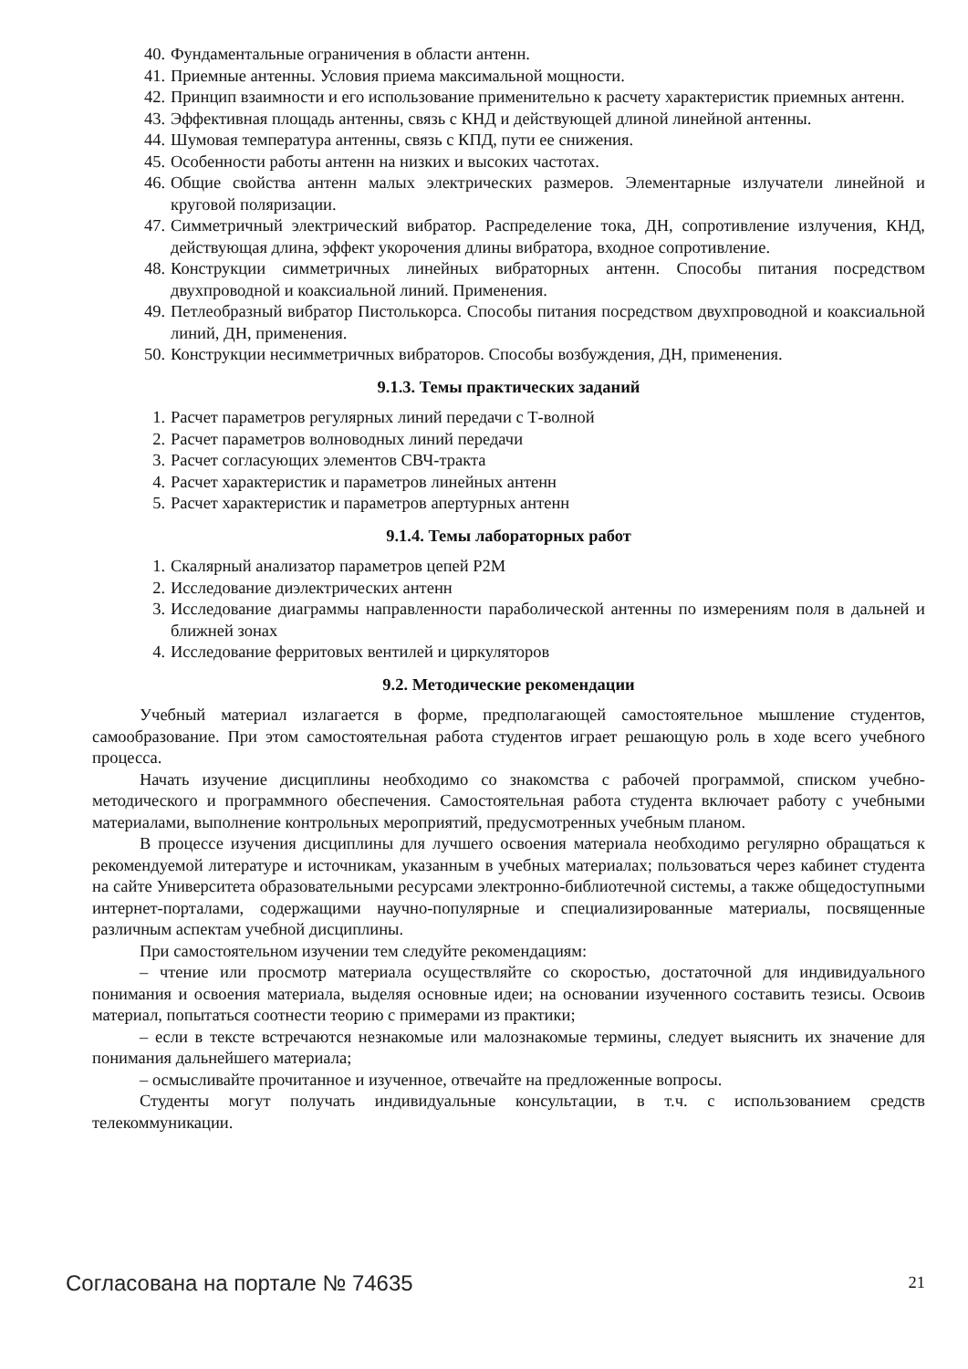40. Фундаментальные ограничения в области антенн.
41. Приемные антенны. Условия приема максимальной мощности.
42. Принцип взаимности и его использование применительно к расчету характеристик приемных антенн.
43. Эффективная площадь антенны, связь с КНД и действующей длиной линейной антенны.
44. Шумовая температура антенны, связь с КПД, пути ее снижения.
45. Особенности работы антенн на низких и высоких частотах.
46. Общие свойства антенн малых электрических размеров. Элементарные излучатели линейной и круговой поляризации.
47. Симметричный электрический вибратор. Распределение тока, ДН, сопротивление излучения, КНД, действующая длина, эффект укорочения длины вибратора, входное сопротивление.
48. Конструкции симметричных линейных вибраторных антенн. Способы питания посредством двухпроводной и коаксиальной линий. Применения.
49. Петлеобразный вибратор Пистолькорса. Способы питания посредством двухпроводной и коаксиальной линий, ДН, применения.
50. Конструкции несимметричных вибраторов. Способы возбуждения, ДН, применения.
9.1.3. Темы практических заданий
1. Расчет параметров регулярных линий передачи с Т-волной
2. Расчет параметров волноводных линий передачи
3. Расчет согласующих элементов СВЧ-тракта
4. Расчет характеристик и параметров линейных антенн
5. Расчет характеристик и параметров апертурных антенн
9.1.4. Темы лабораторных работ
1. Скалярный анализатор параметров цепей Р2М
2. Исследование диэлектрических антенн
3. Исследование диаграммы направленности параболической антенны по измерениям поля в дальней и ближней зонах
4. Исследование ферритовых вентилей и циркуляторов
9.2. Методические рекомендации
Учебный материал излагается в форме, предполагающей самостоятельное мышление студентов, самообразование. При этом самостоятельная работа студентов играет решающую роль в ходе всего учебного процесса.
Начать изучение дисциплины необходимо со знакомства с рабочей программой, списком учебно-методического и программного обеспечения. Самостоятельная работа студента включает работу с учебными материалами, выполнение контрольных мероприятий, предусмотренных учебным планом.
В процессе изучения дисциплины для лучшего освоения материала необходимо регулярно обращаться к рекомендуемой литературе и источникам, указанным в учебных материалах; пользоваться через кабинет студента на сайте Университета образовательными ресурсами электронно-библиотечной системы, а также общедоступными интернет-порталами, содержащими научно-популярные и специализированные материалы, посвященные различным аспектам учебной дисциплины.
При самостоятельном изучении тем следуйте рекомендациям:
– чтение или просмотр материала осуществляйте со скоростью, достаточной для индивидуального понимания и освоения материала, выделяя основные идеи; на основании изученного составить тезисы. Освоив материал, попытаться соотнести теорию с примерами из практики;
– если в тексте встречаются незнакомые или малознакомые термины, следует выяснить их значение для понимания дальнейшего материала;
– осмысливайте прочитанное и изученное, отвечайте на предложенные вопросы.
Студенты могут получать индивидуальные консультации, в т.ч. с использованием средств телекоммуникации.
Согласована на портале № 74635 21